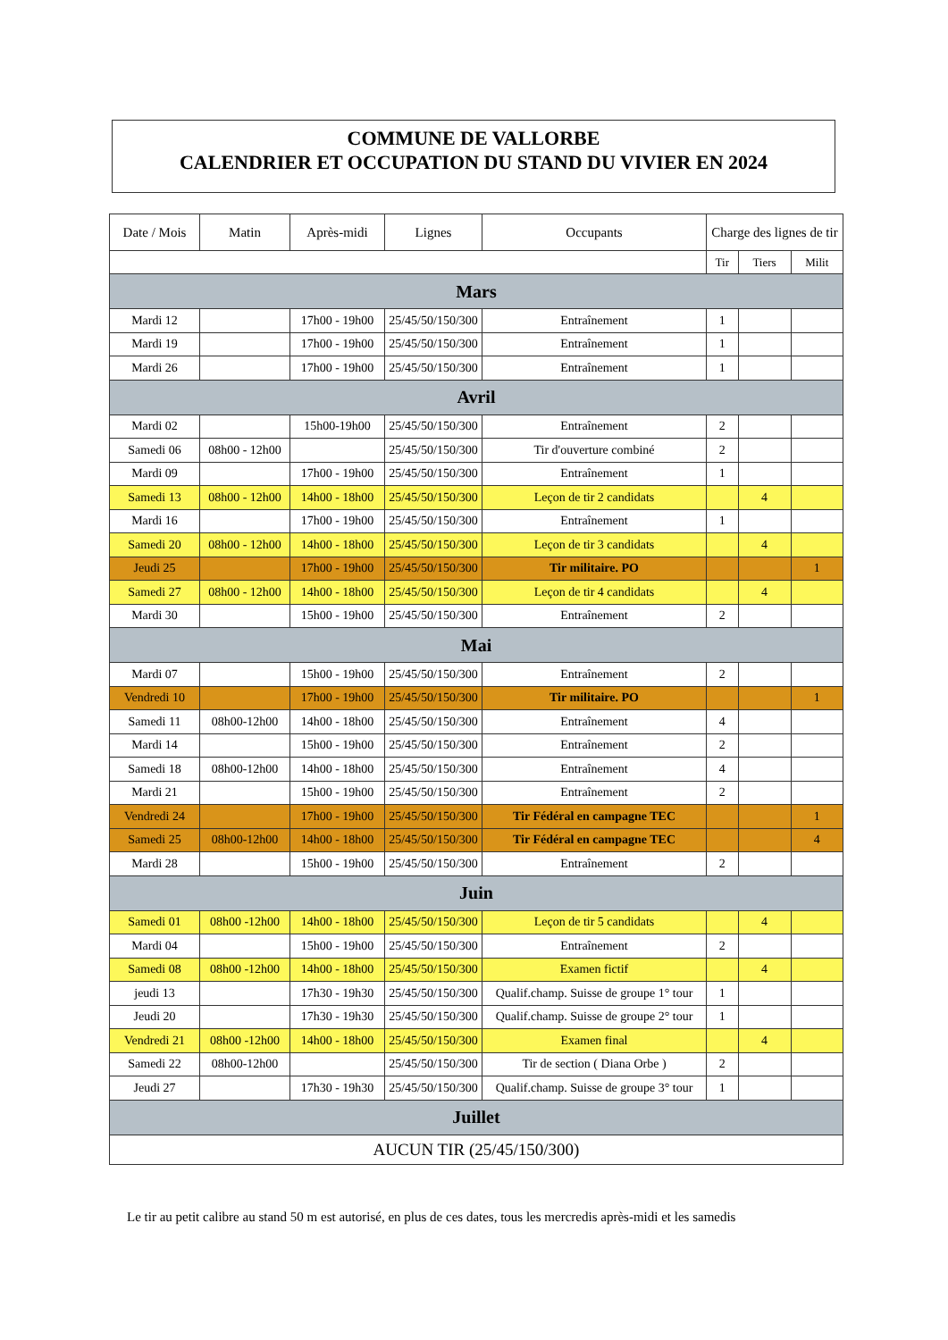COMMUNE DE VALLORBE
CALENDRIER ET OCCUPATION DU STAND DU VIVIER EN 2024
| Date / Mois | Matin | Après-midi | Lignes | Occupants | Charge des lignes de tir | | |
| --- | --- | --- | --- | --- | --- | --- | --- |
| | | | | | Tir | Tiers | Milit |
| Mars | | | | | | | |
| Mardi 12 | | 17h00 - 19h00 | 25/45/50/150/300 | Entraînement | 1 | | |
| Mardi 19 | | 17h00 - 19h00 | 25/45/50/150/300 | Entraînement | 1 | | |
| Mardi 26 | | 17h00 - 19h00 | 25/45/50/150/300 | Entraînement | 1 | | |
| Avril | | | | | | | |
| Mardi 02 | | 15h00-19h00 | 25/45/50/150/300 | Entraînement | 2 | | |
| Samedi 06 | 08h00 - 12h00 | | 25/45/50/150/300 | Tir d'ouverture combiné | 2 | | |
| Mardi 09 | | 17h00 - 19h00 | 25/45/50/150/300 | Entraînement | 1 | | |
| Samedi 13 | 08h00 - 12h00 | 14h00 - 18h00 | 25/45/50/150/300 | Leçon de tir 2 candidats | | 4 | |
| Mardi 16 | | 17h00 - 19h00 | 25/45/50/150/300 | Entraînement | 1 | | |
| Samedi 20 | 08h00 - 12h00 | 14h00 - 18h00 | 25/45/50/150/300 | Leçon de tir 3 candidats | | 4 | |
| Jeudi 25 | | 17h00 - 19h00 | 25/45/50/150/300 | Tir militaire. PO | | | 1 |
| Samedi 27 | 08h00 - 12h00 | 14h00 - 18h00 | 25/45/50/150/300 | Leçon de tir 4 candidats | | 4 | |
| Mardi 30 | | 15h00 - 19h00 | 25/45/50/150/300 | Entraînement | 2 | | |
| Mai | | | | | | | |
| Mardi 07 | | 15h00 - 19h00 | 25/45/50/150/300 | Entraînement | 2 | | |
| Vendredi 10 | | 17h00 - 19h00 | 25/45/50/150/300 | Tir militaire. PO | | | 1 |
| Samedi 11 | 08h00-12h00 | 14h00 - 18h00 | 25/45/50/150/300 | Entraînement | 4 | | |
| Mardi 14 | | 15h00 - 19h00 | 25/45/50/150/300 | Entraînement | 2 | | |
| Samedi 18 | 08h00-12h00 | 14h00 - 18h00 | 25/45/50/150/300 | Entraînement | 4 | | |
| Mardi 21 | | 15h00 - 19h00 | 25/45/50/150/300 | Entraînement | 2 | | |
| Vendredi 24 | | 17h00 - 19h00 | 25/45/50/150/300 | Tir Fédéral en campagne TEC | | | 1 |
| Samedi 25 | 08h00-12h00 | 14h00 - 18h00 | 25/45/50/150/300 | Tir Fédéral en campagne TEC | | | 4 |
| Mardi 28 | | 15h00 - 19h00 | 25/45/50/150/300 | Entraînement | 2 | | |
| Juin | | | | | | | |
| Samedi 01 | 08h00 -12h00 | 14h00 - 18h00 | 25/45/50/150/300 | Leçon de tir 5 candidats | | 4 | |
| Mardi 04 | | 15h00 - 19h00 | 25/45/50/150/300 | Entraînement | 2 | | |
| Samedi 08 | 08h00 -12h00 | 14h00 - 18h00 | 25/45/50/150/300 | Examen fictif | | 4 | |
| jeudi 13 | | 17h30 - 19h30 | 25/45/50/150/300 | Qualif.champ. Suisse de groupe 1° tour | 1 | | |
| Jeudi 20 | | 17h30 - 19h30 | 25/45/50/150/300 | Qualif.champ. Suisse de groupe 2° tour | 1 | | |
| Vendredi 21 | 08h00 -12h00 | 14h00 - 18h00 | 25/45/50/150/300 | Examen final | | 4 | |
| Samedi 22 | 08h00-12h00 | | 25/45/50/150/300 | Tir de section ( Diana Orbe ) | 2 | | |
| Jeudi 27 | | 17h30 - 19h30 | 25/45/50/150/300 | Qualif.champ. Suisse de groupe 3° tour | 1 | | |
| Juillet | | | | | | | |
| AUCUN TIR (25/45/150/300) | | | | | | | |
Le tir au petit calibre au stand 50 m est autorisé, en plus de ces dates, tous les mercredis après-midi et les samedis